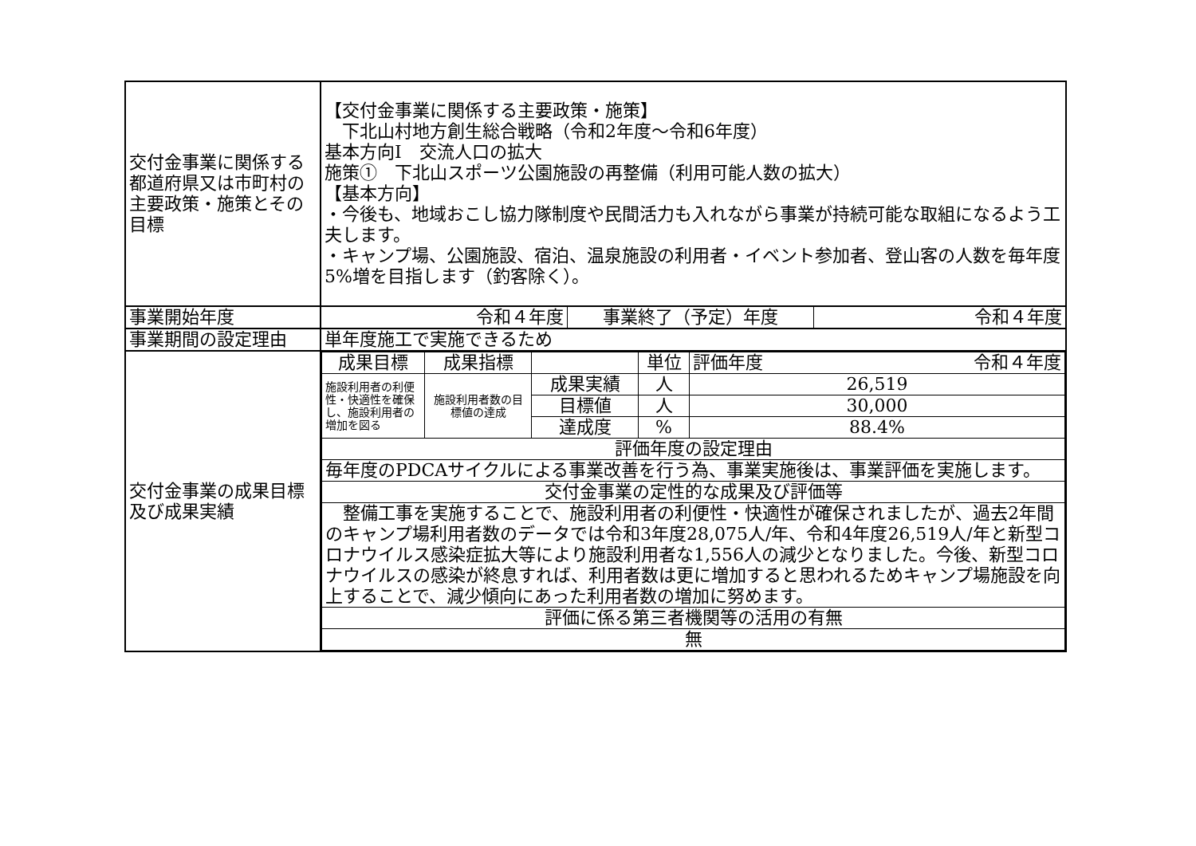| 交付金事業に関係する都道府県又は市町村の主要政策・施策とその目標 | 【交付金事業に関係する主要政策・施策】 下北山村地方創生総合戦略（令和2年度～令和6年度） 基本方向Ⅰ 交流人口の拡大 施策① 下北山スポーツ公園施設の再整備（利用可能人数の拡大） 【基本方向】 ・今後も、地域おこし協力隊制度や民間活力も入れながら事業が持続可能な取組になるよう工夫します。 ・キャンプ場、公園施設、宿泊、温泉施設の利用者・イベント参加者、登山客の人数を毎年度5%増を目指します（釣客除く）。 |
| 事業開始年度 | / 令和４年度 / 事業終了（予定）年度 / 令和４年度 / |
| 事業期間の設定理由 | 単年度施工で実施できるため |
| 交付金事業の成果目標及び成果実績 | / 成果目標 / 成果指標 / / 単位 / 評価年度 令和４年度 / / 施設利用者の利便性・快適性を確保し、施設利用者の増加を図る / 施設利用者数の目標値の達成 / 成果実績 / 人 / 26,519 / / / / 目標値 / 人 / 30,000 / / / / 達成度 / % / 88.4% / / 評価年度の設定理由 / / / / / / 毎年度のPDCAサイクルによる事業改善を行う為、事業実施後は、事業評価を実施します。 / / / / / / 交付金事業の定性的な成果及び評価等 / / / / / / 整備工事を実施することで、施設利用者の利便性・快適性が確保されましたが、過去2年間のキャンプ場利用者数のデータでは令和3年度28,075人/年、令和4年度26,519人/年と新型コロナウイルス感染症拡大等により施設利用者な1,556人の減少となりました。今後、新型コロナウイルスの感染が終息すれば、利用者数は更に増加すると思われるためキャンプ場施設を向上することで、減少傾向にあった利用者数の増加に努めます。 / / / / / / 評価に係る第三者機関等の活用の有無 / / / / / / 無 / / / / / |